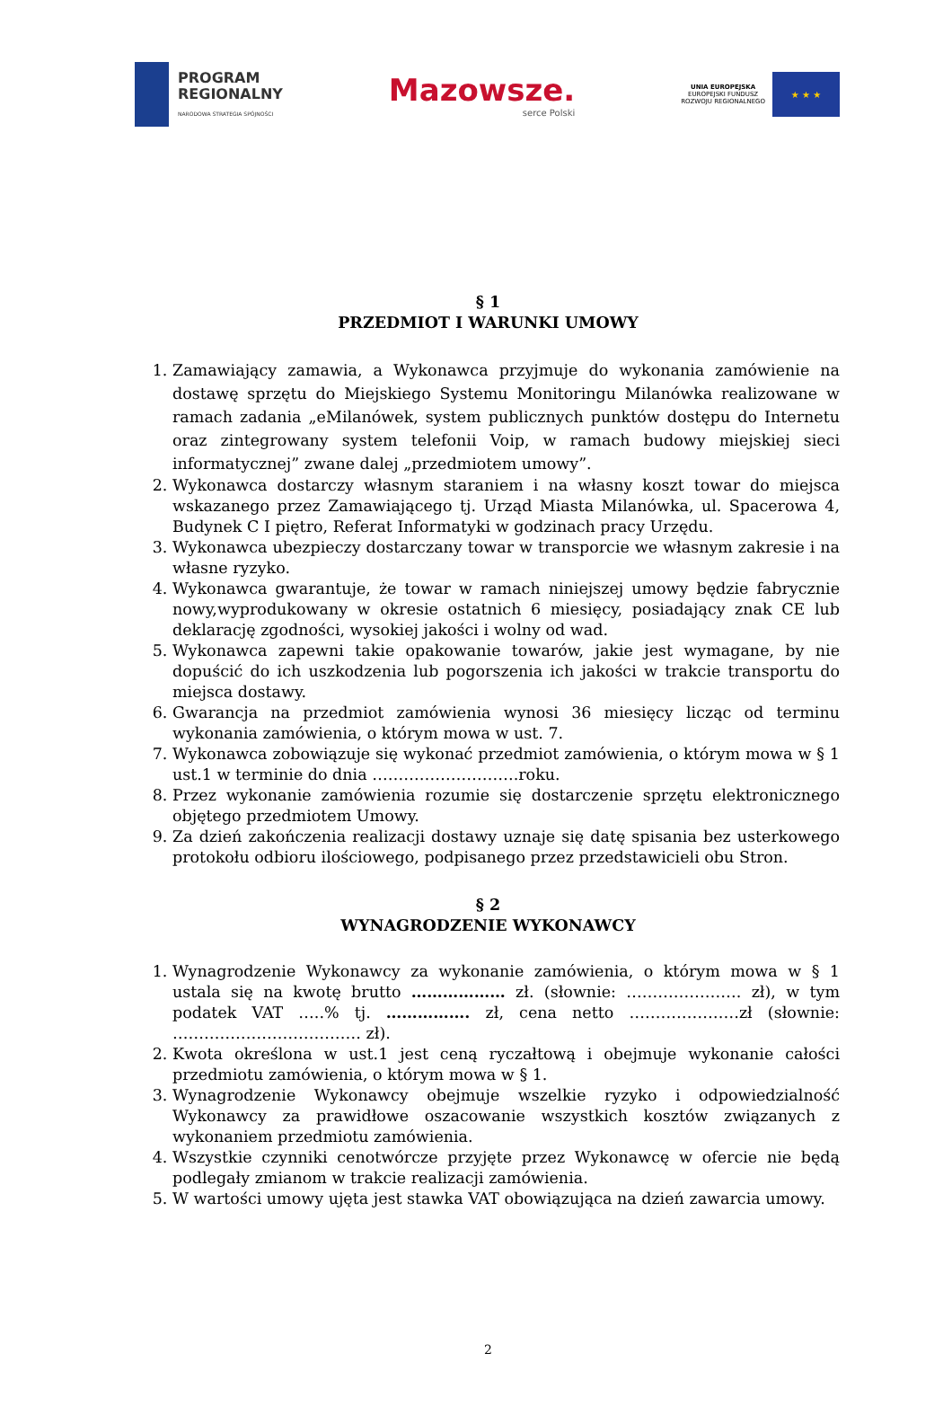PROGRAM
REGIONALNY
NARODOWA STRATEGIA SPÓJNOŚCI
Mazowsze.
serce Polski
UNIA EUROPEJSKA
EUROPEJSKI FUNDUSZ
ROZWOJU REGIONALNEGO
★ ★ ★
§ 1
PRZEDMIOT I WARUNKI UMOWY
1. Zamawiający zamawia, a Wykonawca przyjmuje do wykonania zamówienie na dostawę sprzętu do Miejskiego Systemu Monitoringu Milanówka realizowane w ramach zadania „eMilanówek, system publicznych punktów dostępu do Internetu oraz zintegrowany system telefonii Voip, w ramach budowy miejskiej sieci informatycznej” zwane dalej „przedmiotem umowy”.
2. Wykonawca dostarczy własnym staraniem i na własny koszt towar do miejsca wskazanego przez Zamawiającego tj. Urząd Miasta Milanówka, ul. Spacerowa 4, Budynek C I piętro, Referat Informatyki w godzinach pracy Urzędu.
3. Wykonawca ubezpieczy dostarczany towar w transporcie we własnym zakresie i na własne ryzyko.
4. Wykonawca gwarantuje, że towar w ramach niniejszej umowy będzie fabrycznie nowy,wyprodukowany w okresie ostatnich 6 miesięcy, posiadający znak CE lub deklarację zgodności, wysokiej jakości i wolny od wad.
5. Wykonawca zapewni takie opakowanie towarów, jakie jest wymagane, by nie dopuścić do ich uszkodzenia lub pogorszenia ich jakości w trakcie transportu do miejsca dostawy.
6. Gwarancja na przedmiot zamówienia wynosi 36 miesięcy licząc od terminu wykonania zamówienia, o którym mowa w ust. 7.
7. Wykonawca zobowiązuje się wykonać przedmiot zamówienia, o którym mowa w § 1 ust.1 w terminie do dnia ……………………….roku.
8. Przez wykonanie zamówienia rozumie się dostarczenie sprzętu elektronicznego objętego przedmiotem Umowy.
9. Za dzień zakończenia realizacji dostawy uznaje się datę spisania bez usterkowego protokołu odbioru ilościowego, podpisanego przez przedstawicieli obu Stron.
§ 2
WYNAGRODZENIE WYKONAWCY
1. Wynagrodzenie Wykonawcy za wykonanie zamówienia, o którym mowa w § 1 ustala się na kwotę brutto ……………… zł. (słownie: …………………. zł), w tym podatek VAT …..% tj. ……………. zł, cena netto …………………zł (słownie: ……………………………… zł).
2. Kwota określona w ust.1 jest ceną ryczałtową i obejmuje wykonanie całości przedmiotu zamówienia, o którym mowa w § 1.
3. Wynagrodzenie Wykonawcy obejmuje wszelkie ryzyko i odpowiedzialność Wykonawcy za prawidłowe oszacowanie wszystkich kosztów związanych z wykonaniem przedmiotu zamówienia.
4. Wszystkie czynniki cenotwórcze przyjęte przez Wykonawcę w ofercie nie będą podlegały zmianom w trakcie realizacji zamówienia.
5. W wartości umowy ujęta jest stawka VAT obowiązująca na dzień zawarcia umowy.
2